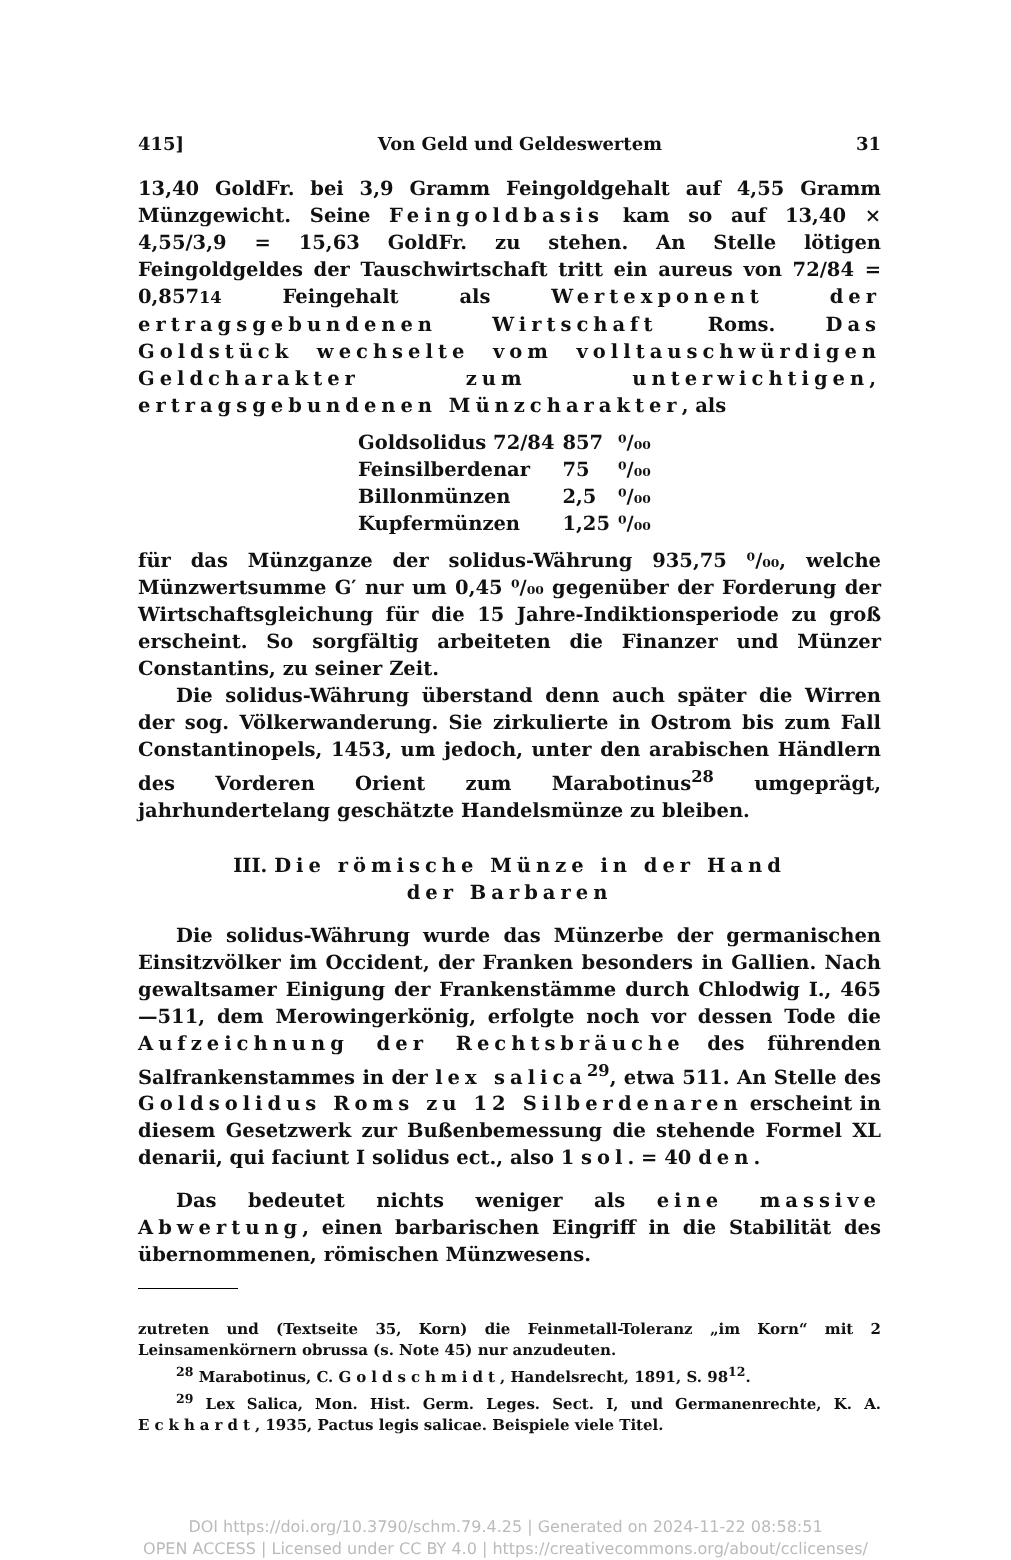415] Von Geld und Geldeswertem 31
13,40 GoldFr. bei 3,9 Gramm Feingoldgehalt auf 4,55 Gramm Münzgewicht. Seine Feingoldbasis kam so auf 13,40 × 4,55/3,9 = 15,63 GoldFr. zu stehen. An Stelle lötigen Feingoldgeldes der Tauschwirtschaft tritt ein aureus von 72/84 = 0,85714 Feingehalt als Wertexponent der ertragsgebundenen Wirtschaft Roms. Das Goldstück wechselte vom volltauschwürdigen Geldcharakter zum unterwichtigen, ertragsgebundenen Münzcharakter, als
| Goldsolidus 72/84 | 857 | ⁰/₀₀ |
| Feinsilberdenar | 75 | ⁰/₀₀ |
| Billonmünzen | 2,5 | ⁰/₀₀ |
| Kupfermünzen | 1,25 | ⁰/₀₀ |
für das Münzganze der solidus-Währung 935,75 ⁰/₀₀, welche Münzwertsumme G′ nur um 0,45 ⁰/₀₀ gegenüber der Forderung der Wirtschaftsgleichung für die 15 Jahre-Indiktionsperiode zu groß erscheint. So sorgfältig arbeiteten die Finanzer und Münzer Constantins, zu seiner Zeit.
Die solidus-Währung überstand denn auch später die Wirren der sog. Völkerwanderung. Sie zirkulierte in Ostrom bis zum Fall Constantinopels, 1453, um jedoch, unter den arabischen Händlern des Vorderen Orient zum Marabotinus<sup>28</sup> umgeprägt, jahrhundertelang geschätzte Handelsmünze zu bleiben.
III. Die römische Münze in der Hand
der Barbaren
Die solidus-Währung wurde das Münzerbe der germanischen Einsitzvölker im Occident, der Franken besonders in Gallien. Nach gewaltsamer Einigung der Frankenstämme durch Chlodwig I., 465—511, dem Merowingerkönig, erfolgte noch vor dessen Tode die Aufzeichnung der Rechtsbräuche des führenden Salfrankenstammes in der lex salica<sup>29</sup>, etwa 511. An Stelle des Goldsolidus Roms zu 12 Silberdenaren erscheint in diesem Gesetzwerk zur Bußenbemessung die stehende Formel XL denarii, qui faciunt I solidus ect., also 1 sol. = 40 den.
Das bedeutet nichts weniger als eine massive Abwertung, einen barbarischen Eingriff in die Stabilität des übernommenen, römischen Münzwesens.
zutreten und (Textseite 35, Korn) die Feinmetall-Toleranz „im Korn“ mit 2 Leinsamenkörnern obrussa (s. Note 45) nur anzudeuten.
<sup>28</sup> Marabotinus, C. Goldschmidt, Handelsrecht, 1891, S. 98<sup>12</sup>.
<sup>29</sup> Lex Salica, Mon. Hist. Germ. Leges. Sect. I, und Germanenrechte, K. A. Eckhardt, 1935, Pactus legis salicae. Beispiele viele Titel.
DOI https://doi.org/10.3790/schm.79.4.25 | Generated on 2024-11-22 08:58:51
OPEN ACCESS | Licensed under CC BY 4.0 | https://creativecommons.org/about/cclicenses/